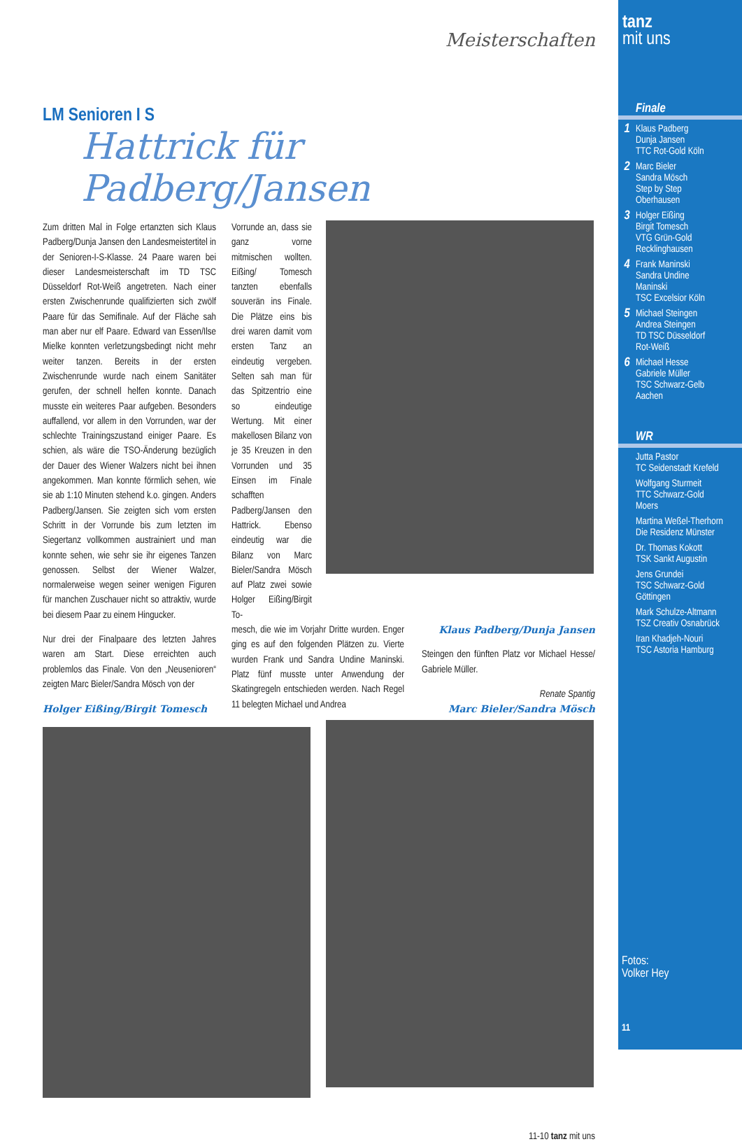Meisterschaften
LM Senioren I S
Hattrick für Padberg/Jansen
Zum dritten Mal in Folge ertanzten sich Klaus Padberg/Dunja Jansen den Landesmeistertitel in der Senioren-I-S-Klasse. 24 Paare waren bei dieser Landesmeisterschaft im TD TSC Düsseldorf Rot-Weiß angetreten. Nach einer ersten Zwischenrunde qualifizierten sich zwölf Paare für das Semifinale. Auf der Fläche sah man aber nur elf Paare. Edward van Essen/Ilse Mielke konnten verletzungsbedingt nicht mehr weiter tanzen. Bereits in der ersten Zwischenrunde wurde nach einem Sanitäter gerufen, der schnell helfen konnte. Danach musste ein weiteres Paar aufgeben. Besonders auffallend, vor allem in den Vorrunden, war der schlechte Trainingszustand einiger Paare. Es schien, als wäre die TSO-Änderung bezüglich der Dauer des Wiener Walzers nicht bei ihnen angekommen. Man konnte förmlich sehen, wie sie ab 1:10 Minuten stehend k.o. gingen. Anders Padberg/Jansen. Sie zeigten sich vom ersten Schritt in der Vorrunde bis zum letzten im Siegertanz vollkommen austrainiert und man konnte sehen, wie sehr sie ihr eigenes Tanzen genossen. Selbst der Wiener Walzer, normalerweise wegen seiner wenigen Figuren für manchen Zuschauer nicht so attraktiv, wurde bei diesem Paar zu einem Hingucker.
Nur drei der Finalpaare des letzten Jahres waren am Start. Diese erreichten auch problemlos das Finale. Von den „Neusenioren“ zeigten Marc Bieler/Sandra Mösch von der
Holger Eißing/Birgit Tomesch
Vorrunde an, dass sie ganz vorne mitmischen wollten. Eißing/ Tomesch tanzten ebenfalls souverän ins Finale. Die Plätze eins bis drei waren damit vom ersten Tanz an eindeutig vergeben. Selten sah man für das Spitzentrio eine so eindeutige Wertung. Mit einer makellosen Bilanz von je 35 Kreuzen in den Vorrunden und 35 Einsen im Finale schafften Padberg/Jansen den Hattrick. Ebenso eindeutig war die Bilanz von Marc Bieler/Sandra Mösch auf Platz zwei sowie Holger Eißing/Birgit To-
mesch, die wie im Vorjahr Dritte wurden. Enger ging es auf den folgenden Plätzen zu. Vierte wurden Frank und Sandra Undine Maninski. Platz fünf musste unter Anwendung der Skatingregeln entschieden werden. Nach Regel 11 belegten Michael und Andrea
Klaus Padberg/Dunja Jansen
Steingen den fünften Platz vor Michael Hesse/ Gabriele Müller.
Renate Spantig
Marc Bieler/Sandra Mösch
11-10 tanz mit uns
tanz
mit uns
Finale
1 Klaus Padberg
Dunja Jansen
TTC Rot-Gold Köln
2 Marc Bieler
Sandra Mösch
Step by Step
Oberhausen
3 Holger Eißing
Birgit Tomesch
VTG Grün-Gold
Recklinghausen
4 Frank Maninski
Sandra Undine
Maninski
TSC Excelsior Köln
5 Michael Steingen
Andrea Steingen
TD TSC Düsseldorf
Rot-Weiß
6 Michael Hesse
Gabriele Müller
TSC Schwarz-Gelb
Aachen
WR
Jutta Pastor
TC Seidenstadt Krefeld
Wolfgang Sturmeit
TTC Schwarz-Gold
Moers
Martina Weßel-Therhorn
Die Residenz Münster
Dr. Thomas Kokott
TSK Sankt Augustin
Jens Grundei
TSC Schwarz-Gold
Göttingen
Mark Schulze-Altmann
TSZ Creativ Osnabrück
Iran Khadjeh-Nouri
TSC Astoria Hamburg
Fotos:
Volker Hey
11